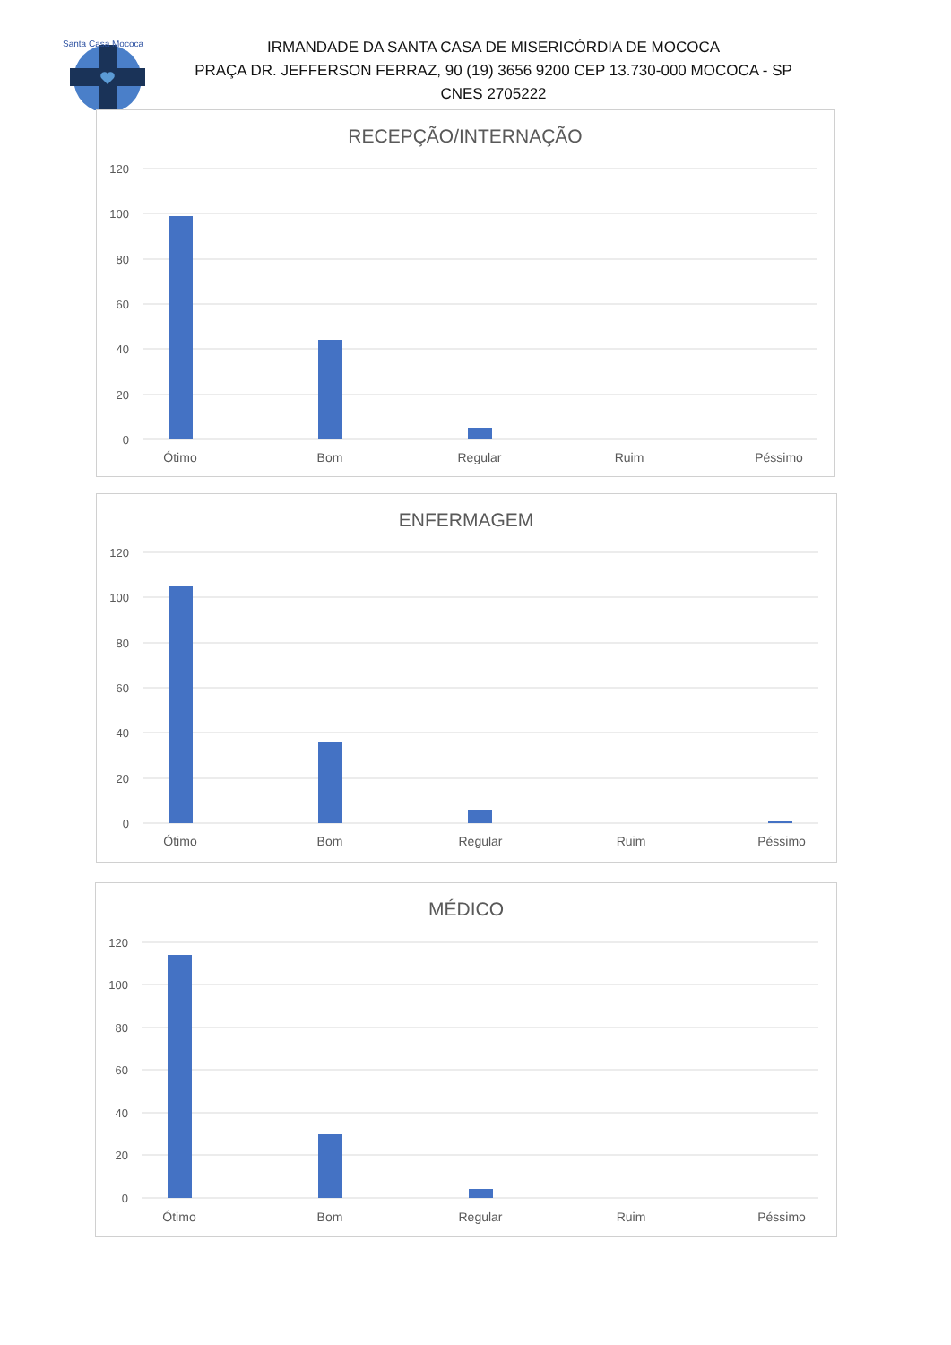Santa Casa Mococa
IRMANDADE DA SANTA CASA DE MISERICÓRDIA DE MOCOCA
PRAÇA DR. JEFFERSON FERRAZ, 90 (19) 3656 9200 CEP 13.730-000 MOCOCA - SP
CNES 2705222
RECEPÇÃO/INTERNAÇÃO
120
100
80
60
40
20
0
Ótimo
Bom
Regular
Ruim
Péssimo
ENFERMAGEM
120
100
80
60
40
20
0
Ótimo
Bom
Regular
Ruim
Péssimo
MÉDICO
120
100
80
60
40
20
0
Ótimo
Bom
Regular
Ruim
Péssimo